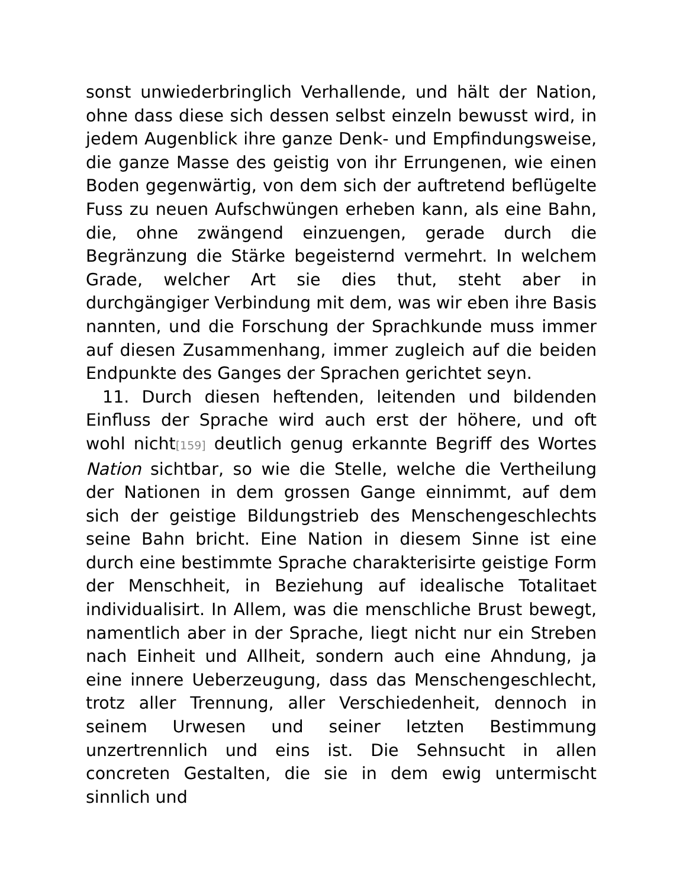sonst unwiederbringlich Verhallende, und hält der Nation, ohne dass diese sich dessen selbst einzeln bewusst wird, in jedem Augenblick ihre ganze Denk- und Empfindungsweise, die ganze Masse des geistig von ihr Errungenen, wie einen Boden gegenwärtig, von dem sich der auftretend beflügelte Fuss zu neuen Aufschwüngen erheben kann, als eine Bahn, die, ohne zwängend einzuengen, gerade durch die Begränzung die Stärke begeisternd vermehrt. In welchem Grade, welcher Art sie dies thut, steht aber in durchgängiger Verbindung mit dem, was wir eben ihre Basis nannten, und die Forschung der Sprachkunde muss immer auf diesen Zusammenhang, immer zugleich auf die beiden Endpunkte des Ganges der Sprachen gerichtet seyn.
11. Durch diesen heftenden, leitenden und bildenden Einfluss der Sprache wird auch erst der höhere, und oft wohl nicht[159] deutlich genug erkannte Begriff des Wortes Nation sichtbar, so wie die Stelle, welche die Vertheilung der Nationen in dem grossen Gange einnimmt, auf dem sich der geistige Bildungstrieb des Menschengeschlechts seine Bahn bricht. Eine Nation in diesem Sinne ist eine durch eine bestimmte Sprache charakterisirte geistige Form der Menschheit, in Beziehung auf idealische Totalitaet individualisirt. In Allem, was die menschliche Brust bewegt, namentlich aber in der Sprache, liegt nicht nur ein Streben nach Einheit und Allheit, sondern auch eine Ahndung, ja eine innere Ueberzeugung, dass das Menschengeschlecht, trotz aller Trennung, aller Verschiedenheit, dennoch in seinem Urwesen und seiner letzten Bestimmung unzertrennlich und eins ist. Die Sehnsucht in allen concreten Gestalten, die sie in dem ewig untermischt sinnlich und